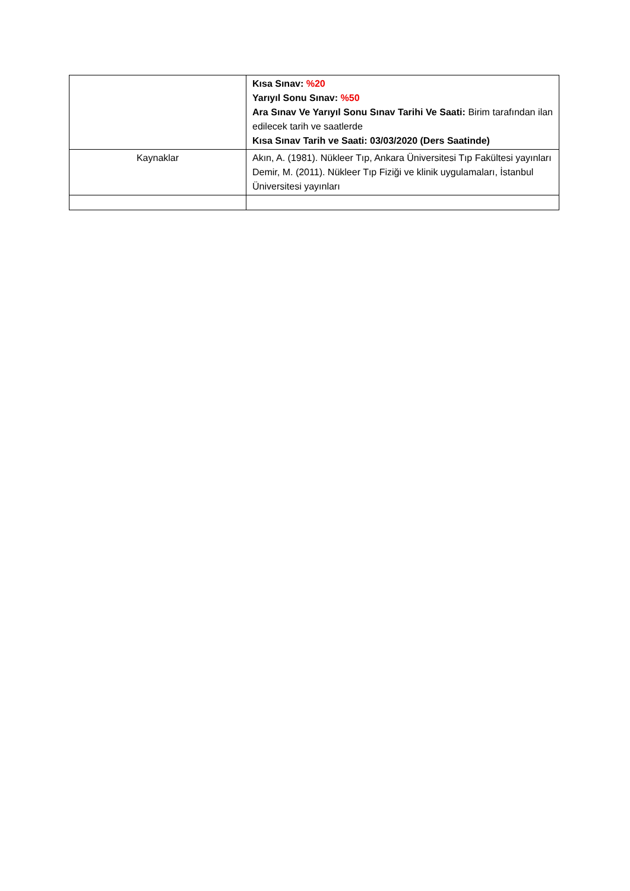| | Kısa Sınav: %20 Yarıyıl Sonu Sınav: %50 Ara Sınav Ve Yarıyıl Sonu Sınav Tarihi Ve Saati: Birim tarafından ilan edilecek tarih ve saatlerde Kısa Sınav Tarih ve Saati: 03/03/2020 (Ders Saatinde) |
| Kaynaklar | Akın, A. (1981). Nükleer Tıp, Ankara Üniversitesi Tıp Fakültesi yayınları Demir, M. (2011). Nükleer Tıp Fiziği ve klinik uygulamaları, İstanbul Üniversitesi yayınları |